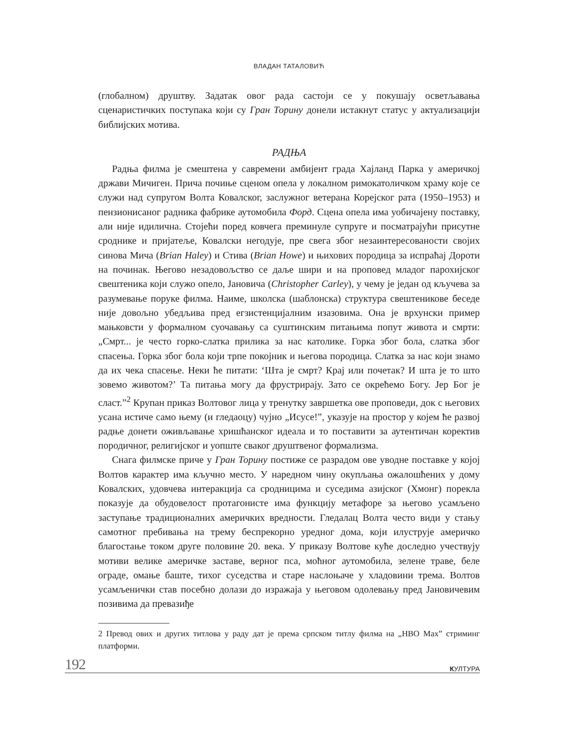ВЛАДАН ТАТАЛОВИЋ
(глобалном) друштву. Задатак овог рада састоји се у покушају осветљавања сценаристичких поступака који су Гран Торину донели истакнут статус у актуализацији библијских мотива.
РАДЊА
Радња филма је смештена у савремени амбијент града Хајланд Парка у америчкој држави Мичиген. Прича почиње сценом опела у локалном римокатоличком храму које се служи над супругом Волта Ковалског, заслужног ветерана Корејског рата (1950–1953) и пензионисаног радника фабрике аутомобила Форд. Сцена опела има уобичајену поставку, али није идилична. Стојећи поред ковчега преминуле супруге и посматрајући присутне сроднике и пријатеље, Ковалски негодује, пре свега због незаинтересованости својих синова Мича (Brian Haley) и Стива (Brian Howe) и њихових породица за испраћај Дороти на починак. Његово незадовољство се даље шири и на проповед младог парохијског свештеника који служо опело, Јановича (Christopher Carley), у чему је један од кључева за разумевање поруке филма. Наиме, школска (шаблонска) структура свештеникове беседе није довољно убедљива пред егзистенцијалним изазовима. Она је врхунски пример мањковсти у формалном суочавању са суштинским питањима попут живота и смрти: „Смрт... је често горко-слатка прилика за нас католике. Горка због бола, слатка због спасења. Горка због бола који трпе покојник и његова породица. Слатка за нас који знамо да их чека спасење. Неки ће питати: ‘Шта је смрт? Крај или почетак? И шта је то што зовемо животом?’ Та питања могу да фрустрирају. Зато се окрећемо Богу. Јер Бог је сласт.”<sup>2</sup> Крупан приказ Волтовог лица у тренутку завршетка ове проповеди, док с његових усана истиче само њему (и гледаоцу) чујно „Исусе!”, указује на простор у којем ће развој радње донети оживљавање хришћанског идеала и то поставити за аутентичан коректив породичног, религијског и уопште сваког друштвеног формализма.
Снага филмске приче у Гран Торину постиже се разрадом ове уводне поставке у којој Волтов карактер има кључно место. У наредном чину окупљања ожалошћених у дому Ковалских, удовчева интеракција са сродницима и суседима азијског (Хмонг) порекла показује да обудовелост протагонисте има функцију метафоре за његово усамљено заступање традиционалних америчких вредности. Гледалац Волта често види у стању самотног пребивања на трему беспрекорно уредног дома, који илуструје америчко благостање током друге половине 20. века. У приказу Волтове куће доследно учествују мотиви велике америчке заставе, верног пса, моћног аутомобила, зелене траве, беле ограде, омање баште, тихог суседства и старе наслоњаче у хладовини трема. Волтов усамљенички став посебно долази до изражаја у његовом одолевању пред Јановичевим позивима да превазиђе
2 Превод ових и других титлова у раду дат је према српском титлу филма на „HBO Max” стриминг платформи.
192 КУЛТУРА